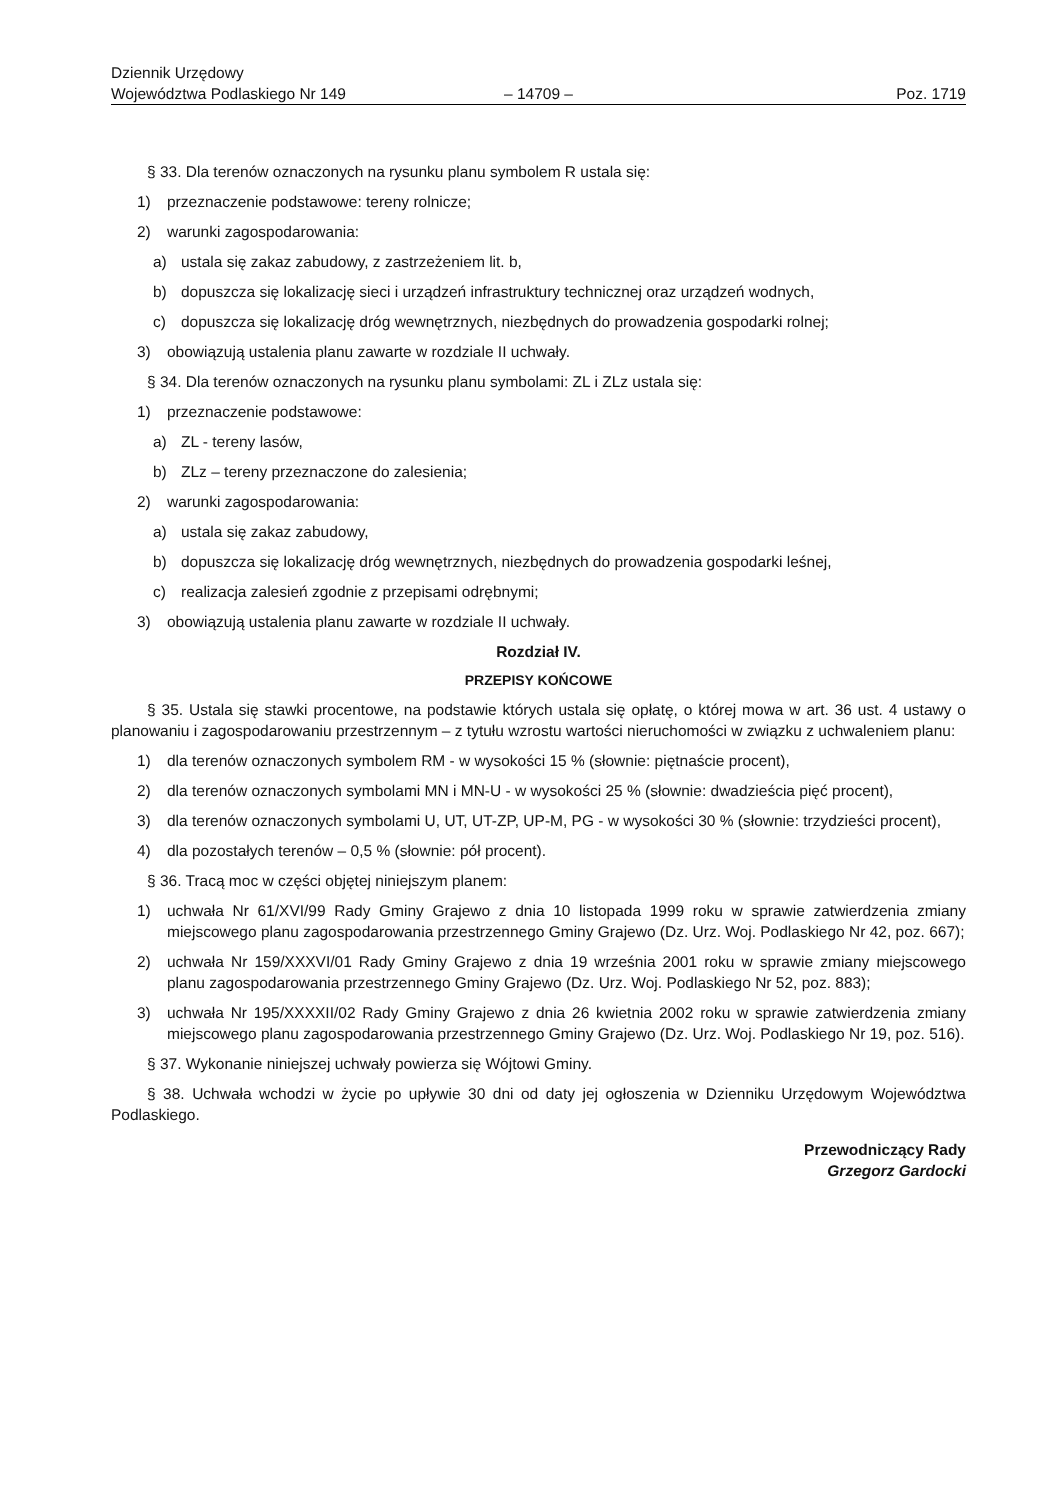Dziennik Urzędowy
Województwa Podlaskiego Nr 149
– 14709 –
Poz. 1719
§ 33. Dla terenów oznaczonych na rysunku planu symbolem R ustala się:
1) przeznaczenie podstawowe: tereny rolnicze;
2) warunki zagospodarowania:
a) ustala się zakaz zabudowy, z zastrzeżeniem lit. b,
b) dopuszcza się lokalizację sieci i urządzeń infrastruktury technicznej oraz urządzeń wodnych,
c) dopuszcza się lokalizację dróg wewnętrznych, niezbędnych do prowadzenia gospodarki rolnej;
3) obowiązują ustalenia planu zawarte w rozdziale II uchwały.
§ 34. Dla terenów oznaczonych na rysunku planu symbolami: ZL i ZLz ustala się:
1) przeznaczenie podstawowe:
a) ZL - tereny lasów,
b) ZLz – tereny przeznaczone do zalesienia;
2) warunki zagospodarowania:
a) ustala się zakaz zabudowy,
b) dopuszcza się lokalizację dróg wewnętrznych, niezbędnych do prowadzenia gospodarki leśnej,
c) realizacja zalesień zgodnie z przepisami odrębnymi;
3) obowiązują ustalenia planu zawarte w rozdziale II uchwały.
Rozdział IV.
PRZEPISY KOŃCOWE
§ 35. Ustala się stawki procentowe, na podstawie których ustala się opłatę, o której mowa w art. 36 ust. 4 ustawy o planowaniu i zagospodarowaniu przestrzennym – z tytułu wzrostu wartości nieruchomości w związku z uchwaleniem planu:
1) dla terenów oznaczonych symbolem RM - w wysokości 15 % (słownie: piętnaście procent),
2) dla terenów oznaczonych symbolami MN i MN-U - w wysokości 25 % (słownie: dwadzieścia pięć procent),
3) dla terenów oznaczonych symbolami U, UT, UT-ZP, UP-M, PG - w wysokości 30 % (słownie: trzydzieści procent),
4) dla pozostałych terenów – 0,5 % (słownie: pół procent).
§ 36. Tracą moc w części objętej niniejszym planem:
1) uchwała Nr 61/XVI/99 Rady Gminy Grajewo z dnia 10 listopada 1999 roku w sprawie zatwierdzenia zmiany miejscowego planu zagospodarowania przestrzennego Gminy Grajewo (Dz. Urz. Woj. Podlaskiego Nr 42, poz. 667);
2) uchwała Nr 159/XXXVI/01 Rady Gminy Grajewo z dnia 19 września 2001 roku w sprawie zmiany miejscowego planu zagospodarowania przestrzennego Gminy Grajewo (Dz. Urz. Woj. Podlaskiego Nr 52, poz. 883);
3) uchwała Nr 195/XXXXII/02 Rady Gminy Grajewo z dnia 26 kwietnia 2002 roku w sprawie zatwierdzenia zmiany miejscowego planu zagospodarowania przestrzennego Gminy Grajewo (Dz. Urz. Woj. Podlaskiego Nr 19, poz. 516).
§ 37. Wykonanie niniejszej uchwały powierza się Wójtowi Gminy.
§ 38. Uchwała wchodzi w życie po upływie 30 dni od daty jej ogłoszenia w Dzienniku Urzędowym Województwa Podlaskiego.
Przewodniczący Rady
Grzegorz Gardocki